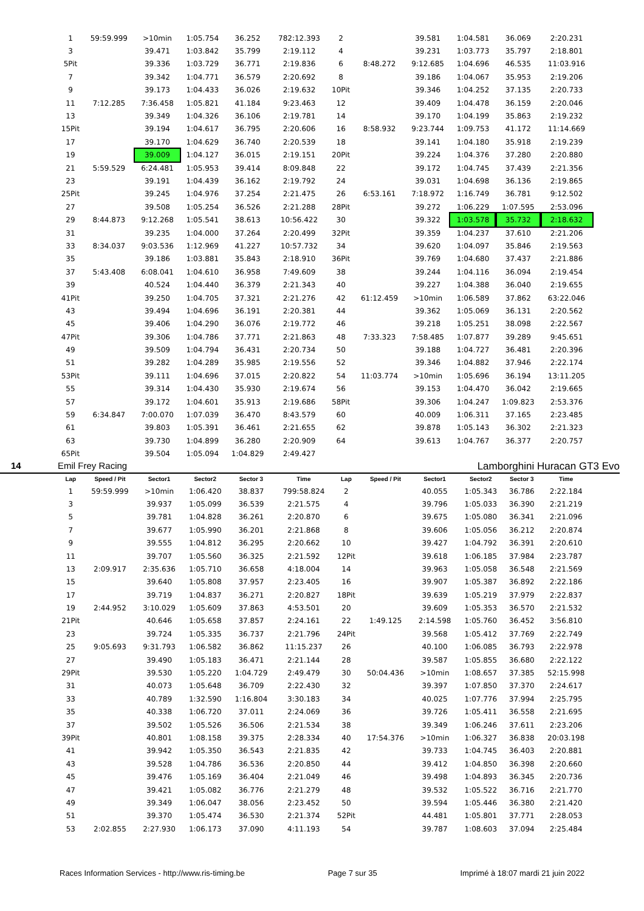| 1 | 59:59.999 | >10min | 1:05.754 | 36.252 | 782:12.393 | 2 | | 39.581 | 1:04.581 | 36.069 | 2:20.231 |
| 3 | | 39.471 | 1:03.842 | 35.799 | 2:19.112 | 4 | | 39.231 | 1:03.773 | 35.797 | 2:18.801 |
| 5Pit | | 39.336 | 1:03.729 | 36.771 | 2:19.836 | 6 | 8:48.272 | 9:12.685 | 1:04.696 | 46.535 | 11:03.916 |
| 7 | | 39.342 | 1:04.771 | 36.579 | 2:20.692 | 8 | | 39.186 | 1:04.067 | 35.953 | 2:19.206 |
| 9 | | 39.173 | 1:04.433 | 36.026 | 2:19.632 | 10Pit | | 39.346 | 1:04.252 | 37.135 | 2:20.733 |
| 11 | 7:12.285 | 7:36.458 | 1:05.821 | 41.184 | 9:23.463 | 12 | | 39.409 | 1:04.478 | 36.159 | 2:20.046 |
| 13 | | 39.349 | 1:04.326 | 36.106 | 2:19.781 | 14 | | 39.170 | 1:04.199 | 35.863 | 2:19.232 |
| 15Pit | | 39.194 | 1:04.617 | 36.795 | 2:20.606 | 16 | 8:58.932 | 9:23.744 | 1:09.753 | 41.172 | 11:14.669 |
| 17 | | 39.170 | 1:04.629 | 36.740 | 2:20.539 | 18 | | 39.141 | 1:04.180 | 35.918 | 2:19.239 |
| 19 | | 39.009 | 1:04.127 | 36.015 | 2:19.151 | 20Pit | | 39.224 | 1:04.376 | 37.280 | 2:20.880 |
| 21 | 5:59.529 | 6:24.481 | 1:05.953 | 39.414 | 8:09.848 | 22 | | 39.172 | 1:04.745 | 37.439 | 2:21.356 |
| 23 | | 39.191 | 1:04.439 | 36.162 | 2:19.792 | 24 | | 39.031 | 1:04.698 | 36.136 | 2:19.865 |
| 25Pit | | 39.245 | 1:04.976 | 37.254 | 2:21.475 | 26 | 6:53.161 | 7:18.972 | 1:16.749 | 36.781 | 9:12.502 |
| 27 | | 39.508 | 1:05.254 | 36.526 | 2:21.288 | 28Pit | | 39.272 | 1:06.229 | 1:07.595 | 2:53.096 |
| 29 | 8:44.873 | 9:12.268 | 1:05.541 | 38.613 | 10:56.422 | 30 | | 39.322 | 1:03.578 | 35.732 | 2:18.632 |
| 31 | | 39.235 | 1:04.000 | 37.264 | 2:20.499 | 32Pit | | 39.359 | 1:04.237 | 37.610 | 2:21.206 |
| 33 | 8:34.037 | 9:03.536 | 1:12.969 | 41.227 | 10:57.732 | 34 | | 39.620 | 1:04.097 | 35.846 | 2:19.563 |
| 35 | | 39.186 | 1:03.881 | 35.843 | 2:18.910 | 36Pit | | 39.769 | 1:04.680 | 37.437 | 2:21.886 |
| 37 | 5:43.408 | 6:08.041 | 1:04.610 | 36.958 | 7:49.609 | 38 | | 39.244 | 1:04.116 | 36.094 | 2:19.454 |
| 39 | | 40.524 | 1:04.440 | 36.379 | 2:21.343 | 40 | | 39.227 | 1:04.388 | 36.040 | 2:19.655 |
| 41Pit | | 39.250 | 1:04.705 | 37.321 | 2:21.276 | 42 | 61:12.459 | >10min | 1:06.589 | 37.862 | 63:22.046 |
| 43 | | 39.494 | 1:04.696 | 36.191 | 2:20.381 | 44 | | 39.362 | 1:05.069 | 36.131 | 2:20.562 |
| 45 | | 39.406 | 1:04.290 | 36.076 | 2:19.772 | 46 | | 39.218 | 1:05.251 | 38.098 | 2:22.567 |
| 47Pit | | 39.306 | 1:04.786 | 37.771 | 2:21.863 | 48 | 7:33.323 | 7:58.485 | 1:07.877 | 39.289 | 9:45.651 |
| 49 | | 39.509 | 1:04.794 | 36.431 | 2:20.734 | 50 | | 39.188 | 1:04.727 | 36.481 | 2:20.396 |
| 51 | | 39.282 | 1:04.289 | 35.985 | 2:19.556 | 52 | | 39.346 | 1:04.882 | 37.946 | 2:22.174 |
| 53Pit | | 39.111 | 1:04.696 | 37.015 | 2:20.822 | 54 | 11:03.774 | >10min | 1:05.696 | 36.194 | 13:11.205 |
| 55 | | 39.314 | 1:04.430 | 35.930 | 2:19.674 | 56 | | 39.153 | 1:04.470 | 36.042 | 2:19.665 |
| 57 | | 39.172 | 1:04.601 | 35.913 | 2:19.686 | 58Pit | | 39.306 | 1:04.247 | 1:09.823 | 2:53.376 |
| 59 | 6:34.847 | 7:00.070 | 1:07.039 | 36.470 | 8:43.579 | 60 | | 40.009 | 1:06.311 | 37.165 | 2:23.485 |
| 61 | | 39.803 | 1:05.391 | 36.461 | 2:21.655 | 62 | | 39.878 | 1:05.143 | 36.302 | 2:21.323 |
| 63 | | 39.730 | 1:04.899 | 36.280 | 2:20.909 | 64 | | 39.613 | 1:04.767 | 36.377 | 2:20.757 |
| 65Pit | | 39.504 | 1:05.094 | 1:04.829 | 2:49.427 | | | | | | |
14 Emil Frey Racing Lamborghini Huracan GT3 Evo
| Lap | Speed / Pit | Sector1 | Sector2 | Sector 3 | Time | Lap | Speed / Pit | Sector1 | Sector2 | Sector 3 | Time |
| --- | --- | --- | --- | --- | --- | --- | --- | --- | --- | --- | --- |
| 1 | 59:59.999 | >10min | 1:06.420 | 38.837 | 799:58.824 | 2 | | 40.055 | 1:05.343 | 36.786 | 2:22.184 |
| 3 | | 39.937 | 1:05.099 | 36.539 | 2:21.575 | 4 | | 39.796 | 1:05.033 | 36.390 | 2:21.219 |
| 5 | | 39.781 | 1:04.828 | 36.261 | 2:20.870 | 6 | | 39.675 | 1:05.080 | 36.341 | 2:21.096 |
| 7 | | 39.677 | 1:05.990 | 36.201 | 2:21.868 | 8 | | 39.606 | 1:05.056 | 36.212 | 2:20.874 |
| 9 | | 39.555 | 1:04.812 | 36.295 | 2:20.662 | 10 | | 39.427 | 1:04.792 | 36.391 | 2:20.610 |
| 11 | | 39.707 | 1:05.560 | 36.325 | 2:21.592 | 12Pit | | 39.618 | 1:06.185 | 37.984 | 2:23.787 |
| 13 | 2:09.917 | 2:35.636 | 1:05.710 | 36.658 | 4:18.004 | 14 | | 39.963 | 1:05.058 | 36.548 | 2:21.569 |
| 15 | | 39.640 | 1:05.808 | 37.957 | 2:23.405 | 16 | | 39.907 | 1:05.387 | 36.892 | 2:22.186 |
| 17 | | 39.719 | 1:04.837 | 36.271 | 2:20.827 | 18Pit | | 39.639 | 1:05.219 | 37.979 | 2:22.837 |
| 19 | 2:44.952 | 3:10.029 | 1:05.609 | 37.863 | 4:53.501 | 20 | | 39.609 | 1:05.353 | 36.570 | 2:21.532 |
| 21Pit | | 40.646 | 1:05.658 | 37.857 | 2:24.161 | 22 | 1:49.125 | 2:14.598 | 1:05.760 | 36.452 | 3:56.810 |
| 23 | | 39.724 | 1:05.335 | 36.737 | 2:21.796 | 24Pit | | 39.568 | 1:05.412 | 37.769 | 2:22.749 |
| 25 | 9:05.693 | 9:31.793 | 1:06.582 | 36.862 | 11:15.237 | 26 | | 40.100 | 1:06.085 | 36.793 | 2:22.978 |
| 27 | | 39.490 | 1:05.183 | 36.471 | 2:21.144 | 28 | | 39.587 | 1:05.855 | 36.680 | 2:22.122 |
| 29Pit | | 39.530 | 1:05.220 | 1:04.729 | 2:49.479 | 30 | 50:04.436 | >10min | 1:08.657 | 37.385 | 52:15.998 |
| 31 | | 40.073 | 1:05.648 | 36.709 | 2:22.430 | 32 | | 39.397 | 1:07.850 | 37.370 | 2:24.617 |
| 33 | | 40.789 | 1:32.590 | 1:16.804 | 3:30.183 | 34 | | 40.025 | 1:07.776 | 37.994 | 2:25.795 |
| 35 | | 40.338 | 1:06.720 | 37.011 | 2:24.069 | 36 | | 39.726 | 1:05.411 | 36.558 | 2:21.695 |
| 37 | | 39.502 | 1:05.526 | 36.506 | 2:21.534 | 38 | | 39.349 | 1:06.246 | 37.611 | 2:23.206 |
| 39Pit | | 40.801 | 1:08.158 | 39.375 | 2:28.334 | 40 | 17:54.376 | >10min | 1:06.327 | 36.838 | 20:03.198 |
| 41 | | 39.942 | 1:05.350 | 36.543 | 2:21.835 | 42 | | 39.733 | 1:04.745 | 36.403 | 2:20.881 |
| 43 | | 39.528 | 1:04.786 | 36.536 | 2:20.850 | 44 | | 39.412 | 1:04.850 | 36.398 | 2:20.660 |
| 45 | | 39.476 | 1:05.169 | 36.404 | 2:21.049 | 46 | | 39.498 | 1:04.893 | 36.345 | 2:20.736 |
| 47 | | 39.421 | 1:05.082 | 36.776 | 2:21.279 | 48 | | 39.532 | 1:05.522 | 36.716 | 2:21.770 |
| 49 | | 39.349 | 1:06.047 | 38.056 | 2:23.452 | 50 | | 39.594 | 1:05.446 | 36.380 | 2:21.420 |
| 51 | | 39.370 | 1:05.474 | 36.530 | 2:21.374 | 52Pit | | 44.481 | 1:05.801 | 37.771 | 2:28.053 |
| 53 | 2:02.855 | 2:27.930 | 1:06.173 | 37.090 | 4:11.193 | 54 | | 39.787 | 1:08.603 | 37.094 | 2:25.484 |
Races Information Services - http://www.ris-timing.be Page 7 sur 35 Imprimé à 18:07 mardi 21 juin 2022